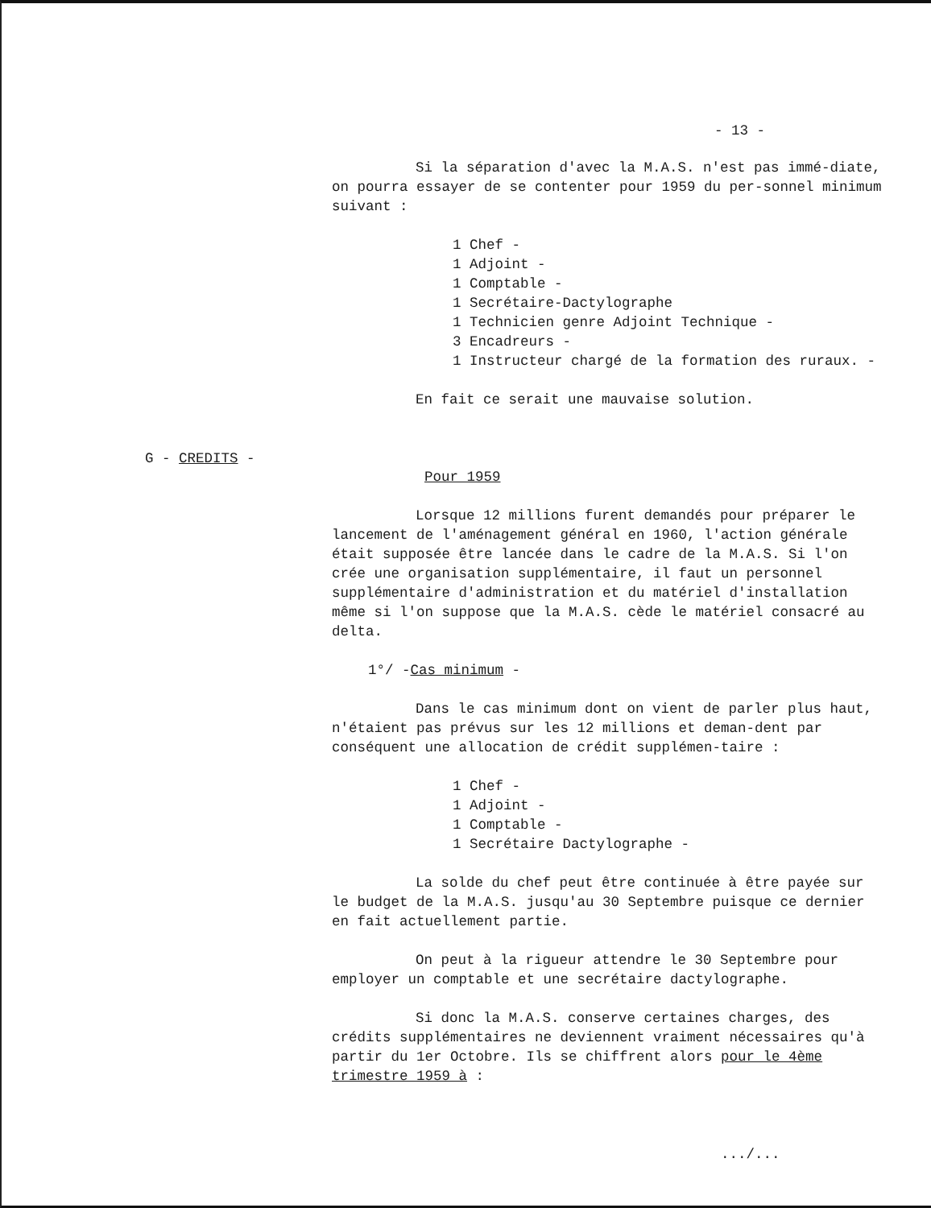- 13 -
G - CREDITS -
Si la séparation d'avec la M.A.S. n'est pas immé-diate, on pourra essayer de se contenter pour 1959 du per-sonnel minimum suivant :
1 Chef -
1 Adjoint -
1 Comptable -
1 Secrétaire-Dactylographe
1 Technicien genre Adjoint Technique -
3 Encadreurs -
1 Instructeur chargé de la formation des ruraux. -
En fait ce serait une mauvaise solution.
Pour 1959
Lorsque 12 millions furent demandés pour préparer le lancement de l'aménagement général en 1960, l'action générale était supposée être lancée dans le cadre de la M.A.S. Si l'on crée une organisation supplémentaire, il faut un personnel supplémentaire d'administration et du matériel d'installation même si l'on suppose que la M.A.S. cède le matériel consacré au delta.
1°/ -Cas minimum -
Dans le cas minimum dont on vient de parler plus haut, n'étaient pas prévus sur les 12 millions et deman-dent par conséquent une allocation de crédit supplémen-taire :
1 Chef -
1 Adjoint -
1 Comptable -
1 Secrétaire Dactylographe -
La solde du chef peut être continuée à être payée sur le budget de la M.A.S. jusqu'au 30 Septembre puisque ce dernier en fait actuellement partie.
On peut à la rigueur attendre le 30 Septembre pour employer un comptable et une secrétaire dactylographe.
Si donc la M.A.S. conserve certaines charges, des crédits supplémentaires ne deviennent vraiment nécessaires qu'à partir du 1er Octobre. Ils se chiffrent alors pour le 4ème trimestre 1959 à :
.../...